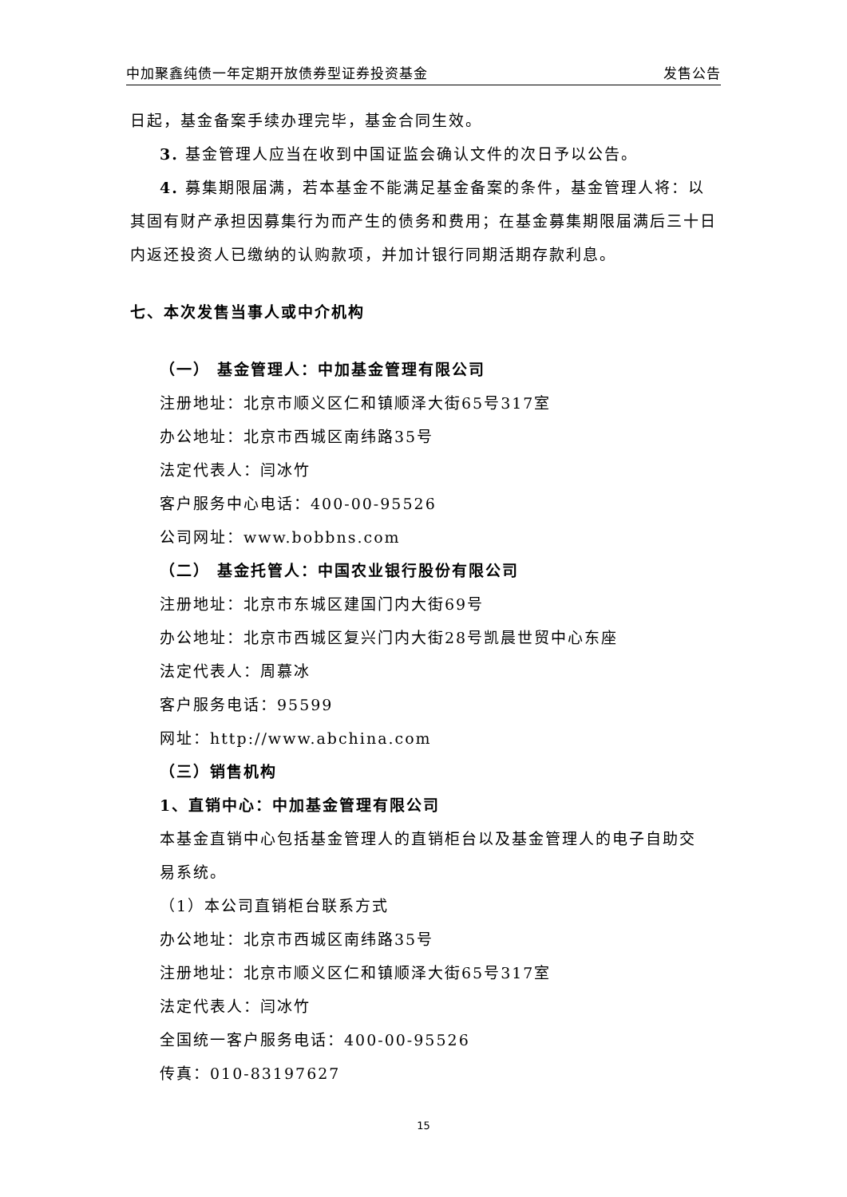中加聚鑫纯债一年定期开放债券型证券投资基金 发售公告
日起，基金备案手续办理完毕，基金合同生效。
3. 基金管理人应当在收到中国证监会确认文件的次日予以公告。
4. 募集期限届满，若本基金不能满足基金备案的条件，基金管理人将：以
其固有财产承担因募集行为而产生的债务和费用；在基金募集期限届满后三十日
内返还投资人已缴纳的认购款项，并加计银行同期活期存款利息。
七、本次发售当事人或中介机构
（一） 基金管理人：中加基金管理有限公司
注册地址：北京市顺义区仁和镇顺泽大街65号317室
办公地址：北京市西城区南纬路35号
法定代表人：闫冰竹
客户服务中心电话：400-00-95526
公司网址：www.bobbns.com
（二） 基金托管人：中国农业银行股份有限公司
注册地址：北京市东城区建国门内大街69号
办公地址：北京市西城区复兴门内大街28号凯晨世贸中心东座
法定代表人：周慕冰
客户服务电话：95599
网址：http://www.abchina.com
（三）销售机构
1、直销中心：中加基金管理有限公司
本基金直销中心包括基金管理人的直销柜台以及基金管理人的电子自助交
易系统。
（1）本公司直销柜台联系方式
办公地址：北京市西城区南纬路35号
注册地址：北京市顺义区仁和镇顺泽大街65号317室
法定代表人：闫冰竹
全国统一客户服务电话：400-00-95526
传真：010-83197627
15